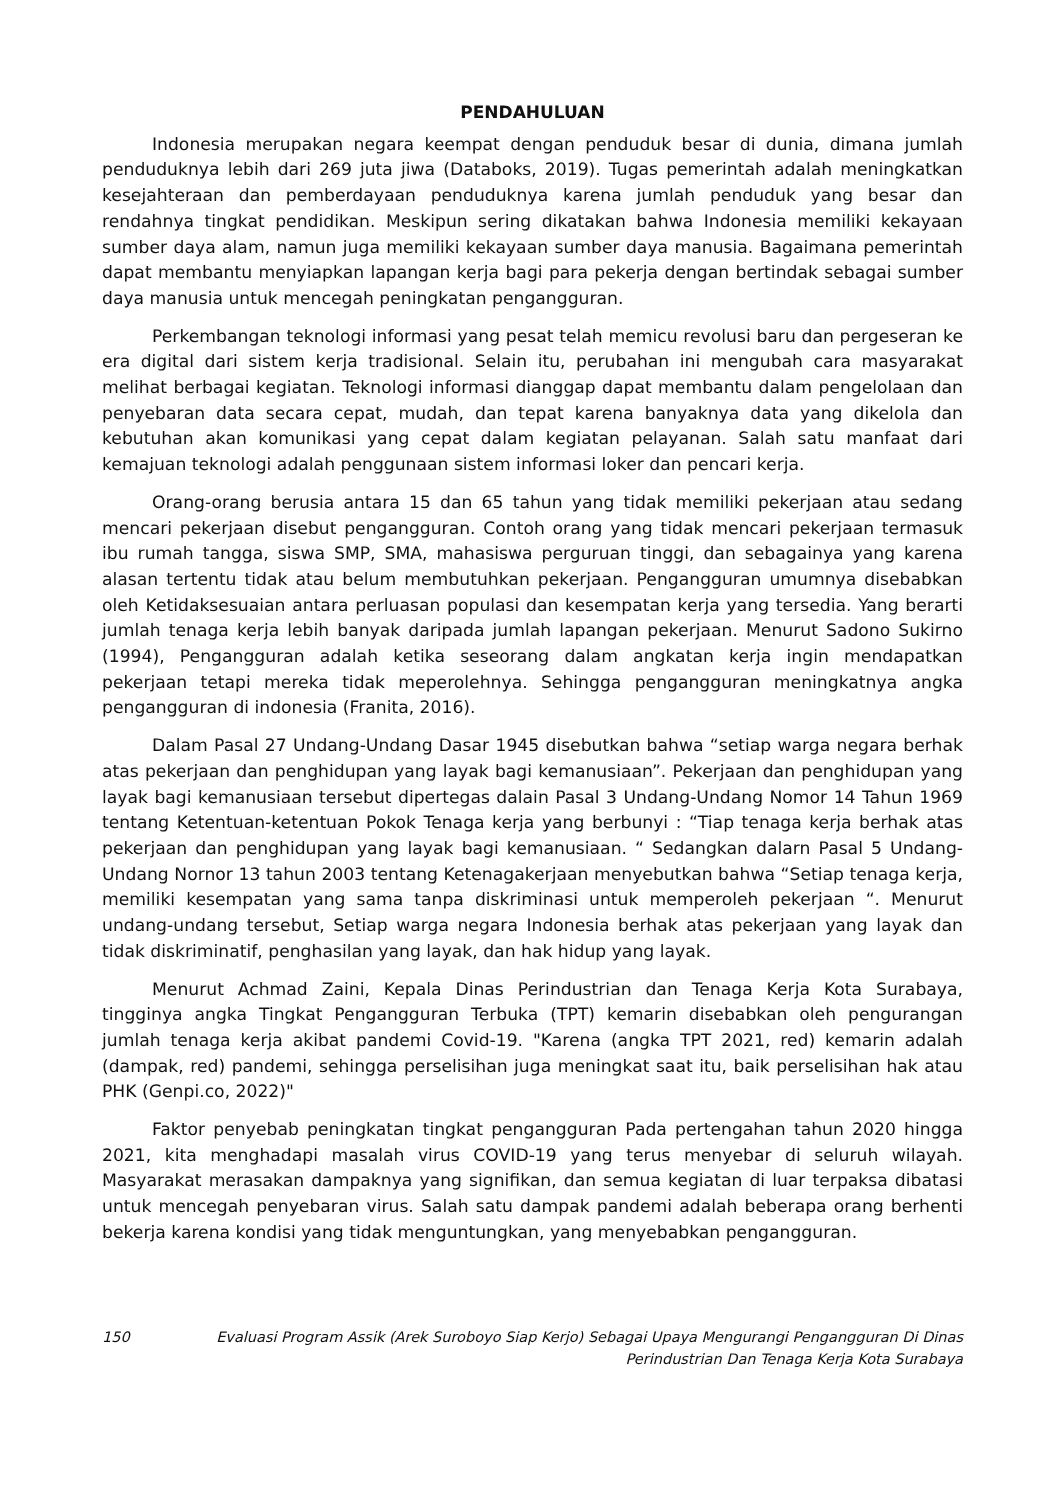PENDAHULUAN
Indonesia merupakan negara keempat dengan penduduk besar di dunia, dimana jumlah penduduknya lebih dari 269 juta jiwa (Databoks, 2019). Tugas pemerintah adalah meningkatkan kesejahteraan dan pemberdayaan penduduknya karena jumlah penduduk yang besar dan rendahnya tingkat pendidikan. Meskipun sering dikatakan bahwa Indonesia memiliki kekayaan sumber daya alam, namun juga memiliki kekayaan sumber daya manusia. Bagaimana pemerintah dapat membantu menyiapkan lapangan kerja bagi para pekerja dengan bertindak sebagai sumber daya manusia untuk mencegah peningkatan pengangguran.
Perkembangan teknologi informasi yang pesat telah memicu revolusi baru dan pergeseran ke era digital dari sistem kerja tradisional. Selain itu, perubahan ini mengubah cara masyarakat melihat berbagai kegiatan. Teknologi informasi dianggap dapat membantu dalam pengelolaan dan penyebaran data secara cepat, mudah, dan tepat karena banyaknya data yang dikelola dan kebutuhan akan komunikasi yang cepat dalam kegiatan pelayanan. Salah satu manfaat dari kemajuan teknologi adalah penggunaan sistem informasi loker dan pencari kerja.
Orang-orang berusia antara 15 dan 65 tahun yang tidak memiliki pekerjaan atau sedang mencari pekerjaan disebut pengangguran. Contoh orang yang tidak mencari pekerjaan termasuk ibu rumah tangga, siswa SMP, SMA, mahasiswa perguruan tinggi, dan sebagainya yang karena alasan tertentu tidak atau belum membutuhkan pekerjaan. Pengangguran umumnya disebabkan oleh Ketidaksesuaian antara perluasan populasi dan kesempatan kerja yang tersedia. Yang berarti jumlah tenaga kerja lebih banyak daripada jumlah lapangan pekerjaan. Menurut Sadono Sukirno (1994), Pengangguran adalah ketika seseorang dalam angkatan kerja ingin mendapatkan pekerjaan tetapi mereka tidak meperolehnya. Sehingga pengangguran meningkatnya angka pengangguran di indonesia (Franita, 2016).
Dalam Pasal 27 Undang-Undang Dasar 1945 disebutkan bahwa “setiap warga negara berhak atas pekerjaan dan penghidupan yang layak bagi kemanusiaan”. Pekerjaan dan penghidupan yang layak bagi kemanusiaan tersebut dipertegas dalain Pasal 3 Undang-Undang Nomor 14 Tahun 1969 tentang Ketentuan-ketentuan Pokok Tenaga kerja yang berbunyi : “Tiap tenaga kerja berhak atas pekerjaan dan penghidupan yang layak bagi kemanusiaan. “ Sedangkan dalarn Pasal 5 Undang-Undang Nornor 13 tahun 2003 tentang Ketenagakerjaan menyebutkan bahwa “Setiap tenaga kerja, memiliki kesempatan yang sama tanpa diskriminasi untuk memperoleh pekerjaan “. Menurut undang-undang tersebut, Setiap warga negara Indonesia berhak atas pekerjaan yang layak dan tidak diskriminatif, penghasilan yang layak, dan hak hidup yang layak.
Menurut Achmad Zaini, Kepala Dinas Perindustrian dan Tenaga Kerja Kota Surabaya, tingginya angka Tingkat Pengangguran Terbuka (TPT) kemarin disebabkan oleh pengurangan jumlah tenaga kerja akibat pandemi Covid-19. "Karena (angka TPT 2021, red) kemarin adalah (dampak, red) pandemi, sehingga perselisihan juga meningkat saat itu, baik perselisihan hak atau PHK (Genpi.co, 2022)"
Faktor penyebab peningkatan tingkat pengangguran Pada pertengahan tahun 2020 hingga 2021, kita menghadapi masalah virus COVID-19 yang terus menyebar di seluruh wilayah. Masyarakat merasakan dampaknya yang signifikan, dan semua kegiatan di luar terpaksa dibatasi untuk mencegah penyebaran virus. Salah satu dampak pandemi adalah beberapa orang berhenti bekerja karena kondisi yang tidak menguntungkan, yang menyebabkan pengangguran.
150 Evaluasi Program Assik (Arek Suroboyo Siap Kerjo) Sebagai Upaya Mengurangi Pengangguran Di Dinas
Perindustrian Dan Tenaga Kerja Kota Surabaya